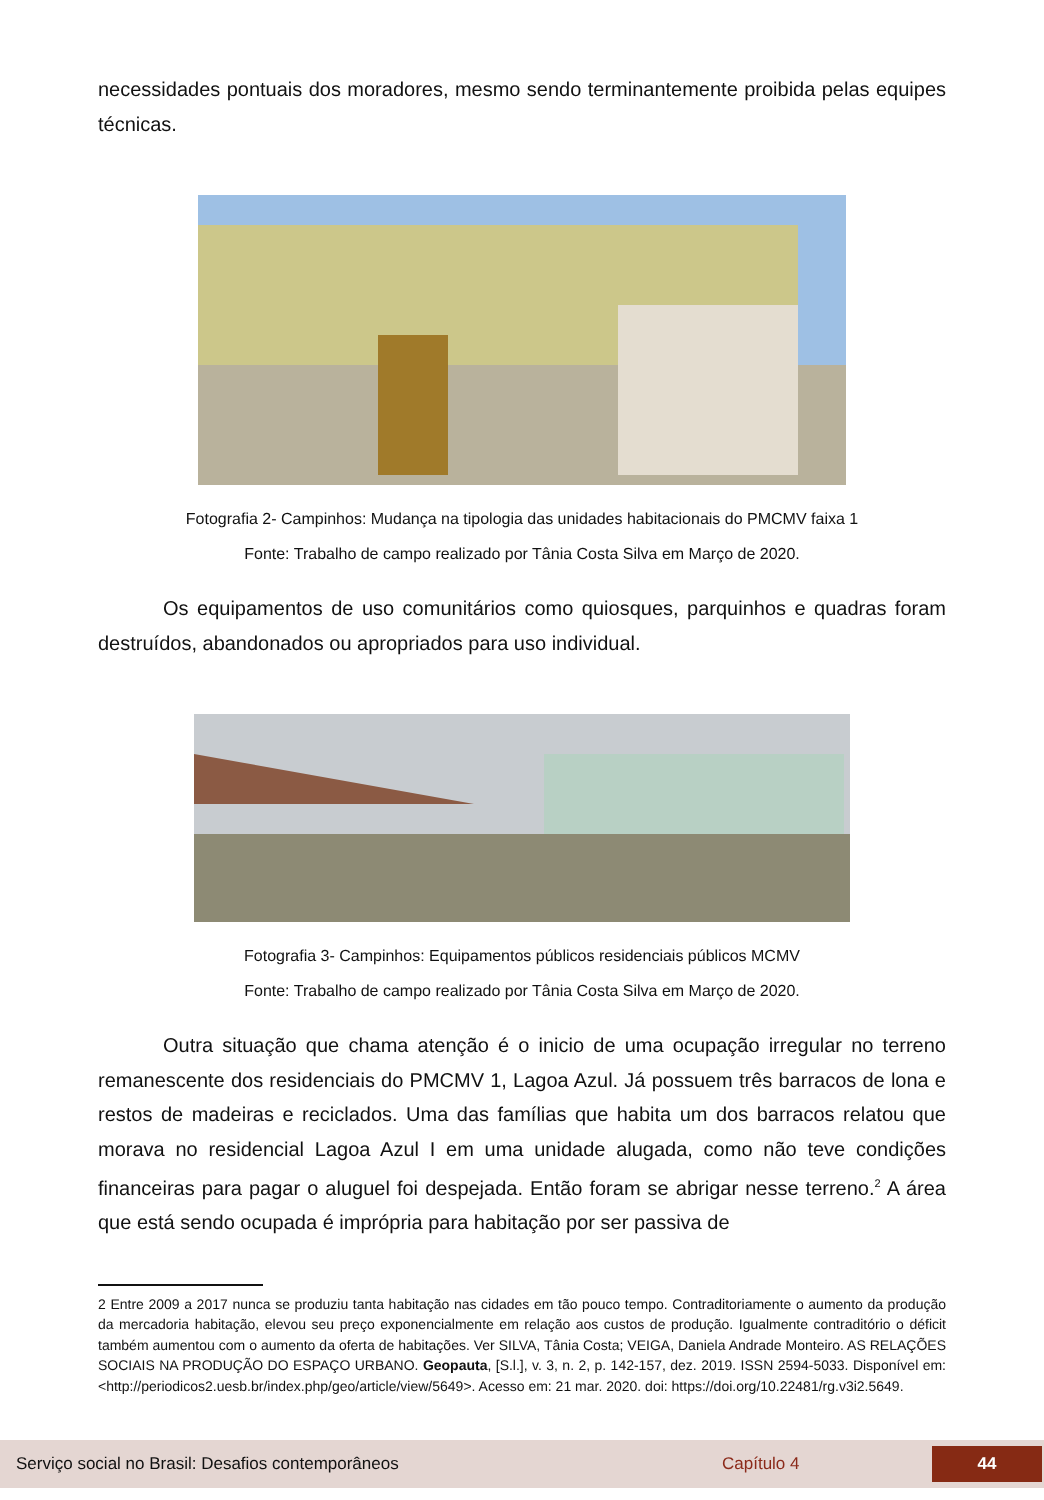necessidades pontuais dos moradores, mesmo sendo terminantemente proibida pelas equipes técnicas.
Fotografia 2- Campinhos: Mudança na tipologia das unidades habitacionais do PMCMV faixa 1
Fonte: Trabalho de campo realizado por Tânia Costa Silva em Março de 2020.
Os equipamentos de uso comunitários como quiosques, parquinhos e quadras foram destruídos, abandonados ou apropriados para uso individual.
Fotografia 3- Campinhos: Equipamentos públicos residenciais públicos MCMV
Fonte: Trabalho de campo realizado por Tânia Costa Silva em Março de 2020.
Outra situação que chama atenção é o inicio de uma ocupação irregular no terreno remanescente dos residenciais do PMCMV 1, Lagoa Azul. Já possuem três barracos de lona e restos de madeiras e reciclados. Uma das famílias que habita um dos barracos relatou que morava no residencial Lagoa Azul I em uma unidade alugada, como não teve condições financeiras para pagar o aluguel foi despejada. Então foram se abrigar nesse terreno.<sup>2</sup> A área que está sendo ocupada é imprópria para habitação por ser passiva de
2 Entre 2009 a 2017 nunca se produziu tanta habitação nas cidades em tão pouco tempo. Contraditoriamente o aumento da produção da mercadoria habitação, elevou seu preço exponencialmente em relação aos custos de produção. Igualmente contraditório o déficit também aumentou com o aumento da oferta de habitações. Ver SILVA, Tânia Costa; VEIGA, Daniela Andrade Monteiro. AS RELAÇÕES SOCIAIS NA PRODUÇÃO DO ESPAÇO URBANO. Geopauta, [S.l.], v. 3, n. 2, p. 142-157, dez. 2019. ISSN 2594-5033. Disponível em: <http://periodicos2.uesb.br/index.php/geo/article/view/5649>. Acesso em: 21 mar. 2020. doi: https://doi.org/10.22481/rg.v3i2.5649.
Serviço social no Brasil: Desafios contemporâneos Capítulo 4 44